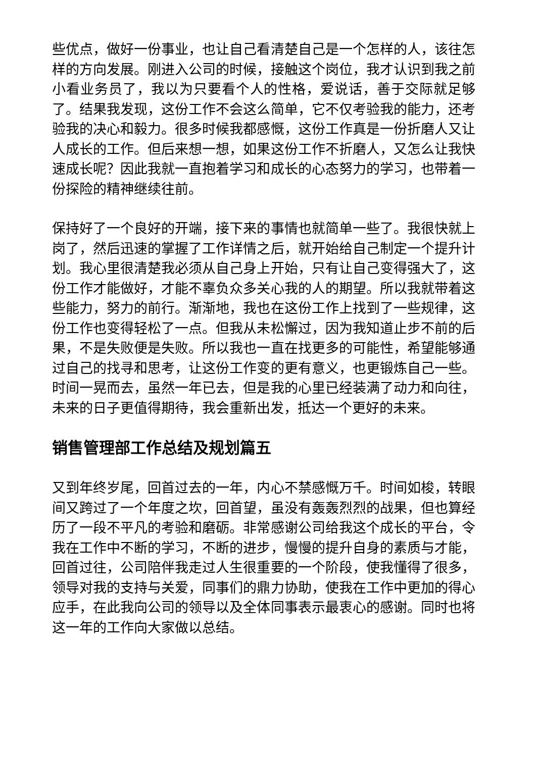些优点，做好一份事业，也让自己看清楚自己是一个怎样的人，该往怎样的方向发展。刚进入公司的时候，接触这个岗位，我才认识到我之前小看业务员了，我以为只要看个人的性格，爱说话，善于交际就足够了。结果我发现，这份工作不会这么简单，它不仅考验我的能力，还考验我的决心和毅力。很多时候我都感慨，这份工作真是一份折磨人又让人成长的工作。但后来想一想，如果这份工作不折磨人，又怎么让我快速成长呢？因此我就一直抱着学习和成长的心态努力的学习，也带着一份探险的精神继续往前。
保持好了一个良好的开端，接下来的事情也就简单一些了。我很快就上岗了，然后迅速的掌握了工作详情之后，就开始给自己制定一个提升计划。我心里很清楚我必须从自己身上开始，只有让自己变得强大了，这份工作才能做好，才能不辜负众多关心我的人的期望。所以我就带着这些能力，努力的前行。渐渐地，我也在这份工作上找到了一些规律，这份工作也变得轻松了一点。但我从未松懈过，因为我知道止步不前的后果，不是失败便是失败。所以我也一直在找更多的可能性，希望能够通过自己的找寻和思考，让这份工作变的更有意义，也更锻炼自己一些。时间一晃而去，虽然一年已去，但是我的心里已经装满了动力和向往，未来的日子更值得期待，我会重新出发，抵达一个更好的未来。
销售管理部工作总结及规划篇五
又到年终岁尾，回首过去的一年，内心不禁感慨万千。时间如梭，转眼间又跨过了一个年度之坎，回首望，虽没有轰轰烈烈的战果，但也算经历了一段不平凡的考验和磨砺。非常感谢公司给我这个成长的平台，令我在工作中不断的学习，不断的进步，慢慢的提升自身的素质与才能，回首过往，公司陪伴我走过人生很重要的一个阶段，使我懂得了很多，领导对我的支持与关爱，同事们的鼎力协助，使我在工作中更加的得心应手，在此我向公司的领导以及全体同事表示最衷心的感谢。同时也将这一年的工作向大家做以总结。